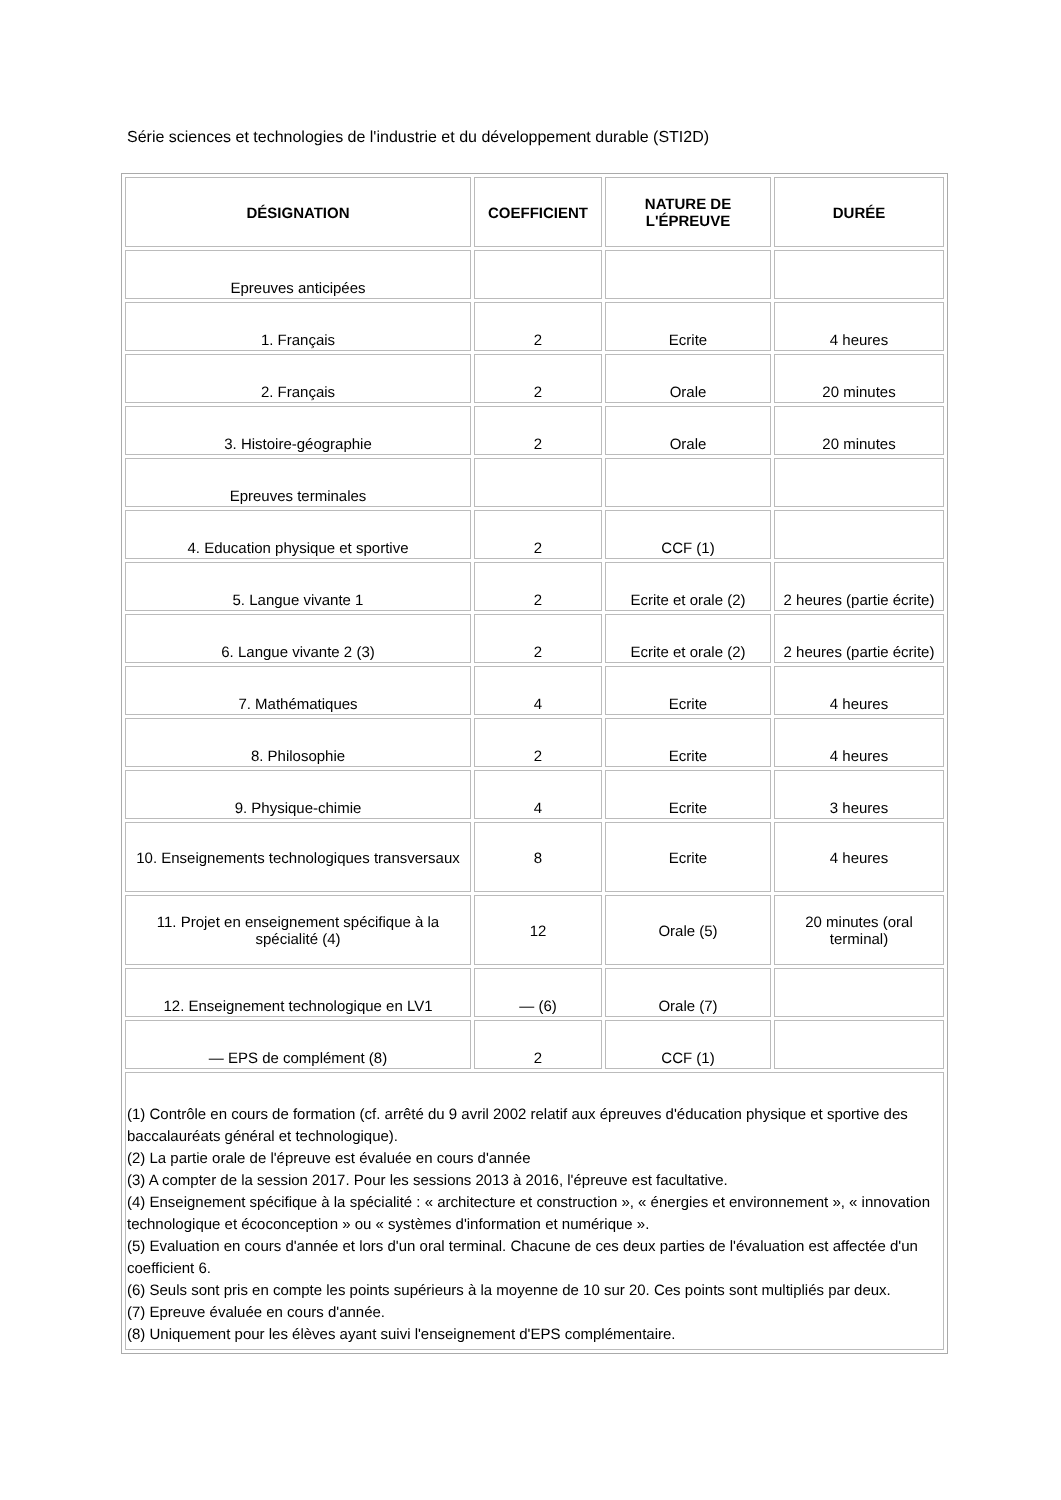Série sciences et technologies de l'industrie et du développement durable (STI2D)
| DÉSIGNATION | COEFFICIENT | NATURE DE L'ÉPREUVE | DURÉE |
| --- | --- | --- | --- |
| Epreuves anticipées | | | |
| 1. Français | 2 | Ecrite | 4 heures |
| 2. Français | 2 | Orale | 20 minutes |
| 3. Histoire-géographie | 2 | Orale | 20 minutes |
| Epreuves terminales | | | |
| 4. Education physique et sportive | 2 | CCF (1) | |
| 5. Langue vivante 1 | 2 | Ecrite et orale (2) | 2 heures (partie écrite) |
| 6. Langue vivante 2 (3) | 2 | Ecrite et orale (2) | 2 heures (partie écrite) |
| 7. Mathématiques | 4 | Ecrite | 4 heures |
| 8. Philosophie | 2 | Ecrite | 4 heures |
| 9. Physique-chimie | 4 | Ecrite | 3 heures |
| 10. Enseignements technologiques transversaux | 8 | Ecrite | 4 heures |
| 11. Projet en enseignement spécifique à la spécialité (4) | 12 | Orale (5) | 20 minutes (oral terminal) |
| 12. Enseignement technologique en LV1 | — (6) | Orale (7) | |
| — EPS de complément (8) | 2 | CCF (1) | |
| (1) Contrôle en cours de formation (cf. arrêté du 9 avril 2002 relatif aux épreuves d'éducation physique et sportive des baccalauréats général et technologique). (2) La partie orale de l'épreuve est évaluée en cours d'année (3) A compter de la session 2017. Pour les sessions 2013 à 2016, l'épreuve est facultative. (4) Enseignement spécifique à la spécialité : « architecture et construction », « énergies et environnement », « innovation technologique et écoconception » ou « systèmes d'information et numérique ». (5) Evaluation en cours d'année et lors d'un oral terminal. Chacune de ces deux parties de l'évaluation est affectée d'un coefficient 6. (6) Seuls sont pris en compte les points supérieurs à la moyenne de 10 sur 20. Ces points sont multipliés par deux. (7) Epreuve évaluée en cours d'année. (8) Uniquement pour les élèves ayant suivi l'enseignement d'EPS complémentaire. | | | |